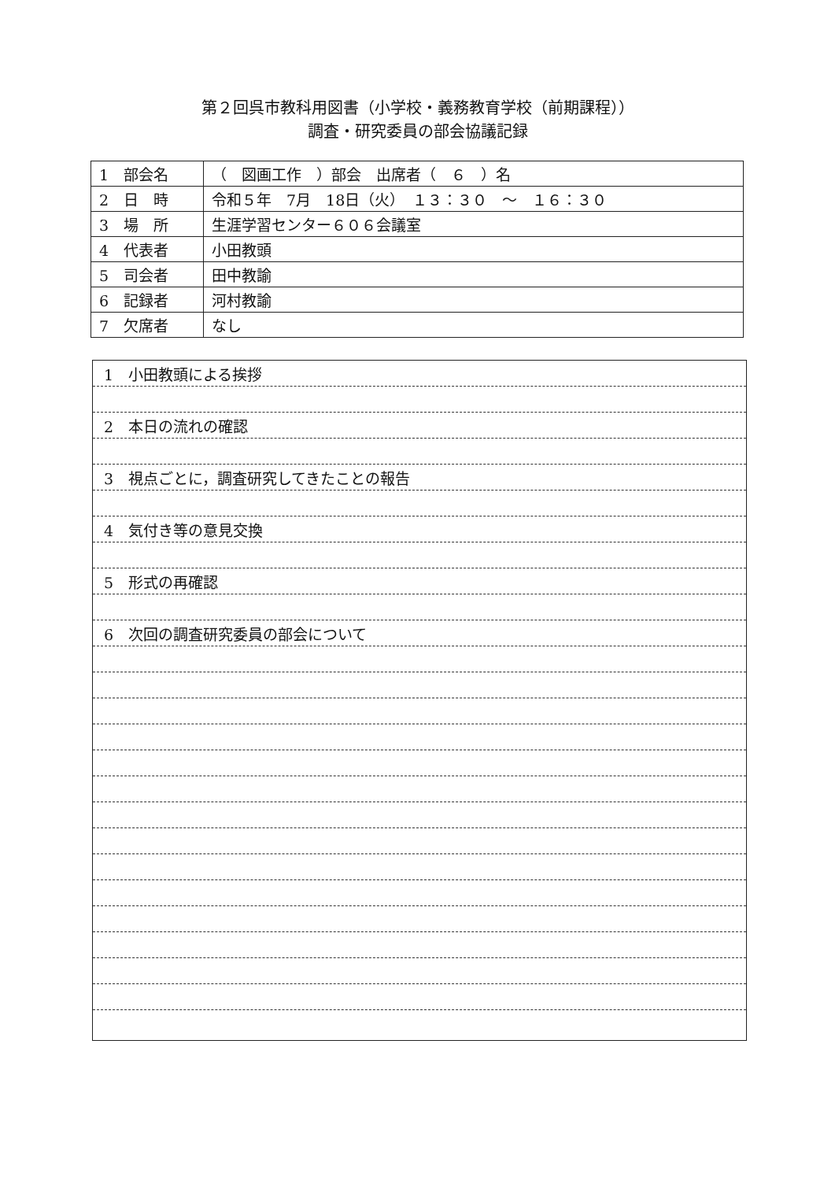第２回呉市教科用図書（小学校・義務教育学校（前期課程））
調査・研究委員の部会協議記録
| 1 部会名 | （ 図画工作 ）部会 出席者（ ６ ）名 |
| 2 日 時 | 令和５年 7月 18日（火） １３：３０ ～ １６：３０ |
| 3 場 所 | 生涯学習センター６０６会議室 |
| 4 代表者 | 小田教頭 |
| 5 司会者 | 田中教諭 |
| 6 記録者 | 河村教諭 |
| 7 欠席者 | なし |
1　小田教頭による挨拶
2　本日の流れの確認
3　視点ごとに，調査研究してきたことの報告
4　気付き等の意見交換
5　形式の再確認
6　次回の調査研究委員の部会について